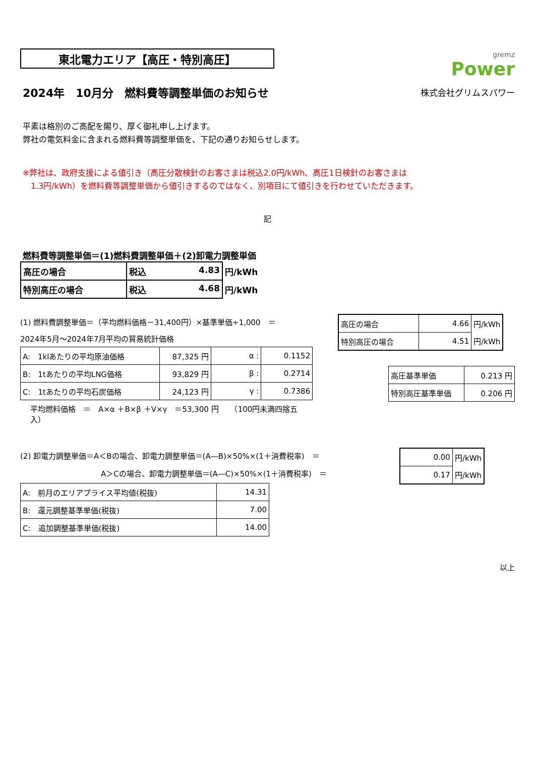東北電力エリア【高圧・特別高圧】
gremz
Power
2024年　10月分　燃料費等調整単価のお知らせ
株式会社グリムスパワー
平素は格別のご高配を賜り、厚く御礼申し上げます。
弊社の電気料金に含まれる燃料費等調整単価を、下記の通りお知らせします。
※弊社は、政府支援による値引き（高圧分散検針のお客さまは税込2.0円/kWh、高圧1日検針のお客さまは
　1.3円/kWh）を燃料費等調整単価から値引きするのではなく、別項目にて値引きを行わせていただきます。
記
燃料費等調整単価＝(1)燃料費調整単価＋(2)卸電力調整単価
| 高圧の場合 | 税込 4.83 | 円/kWh |
| 特別高圧の場合 | 税込 4.68 | 円/kWh |
(1) 燃料費調整単価＝（平均燃料価格－31,400円）×基準単価÷1,000　＝
2024年5月～2024年7月平均の貿易統計価格
| A: 1klあたりの平均原油価格 | 87,325 円 | α : | 0.1152 |
| B: 1tあたりの平均LNG価格 | 93,829 円 | β : | 0.2714 |
| C: 1tあたりの平均石炭価格 | 24,123 円 | γ : | 0.7386 |
平均燃料価格　＝　A×α ＋B×β ＋V×γ　＝53,300 円　　（100円未満四捨五入）
| 高圧の場合 | 4.66 | 円/kWh |
| 特別高圧の場合 | 4.51 | 円/kWh |
| 高圧基準単価 | 0.213 円 |
| 特別高圧基準単価 | 0.206 円 |
(2) 卸電力調整単価＝A＜Bの場合、卸電力調整単価＝(A―B)×50%×(1＋消費税率)　＝
A＞Cの場合、卸電力調整単価＝(A―C)×50%×(1＋消費税率)　＝
| A: 前月のエリアプライス平均値(税抜) | 14.31 |
| B: 還元調整基準単価(税抜) | 7.00 |
| C: 追加調整基準単価(税抜) | 14.00 |
| 0.00 | 円/kWh |
| 0.17 | 円/kWh |
以上